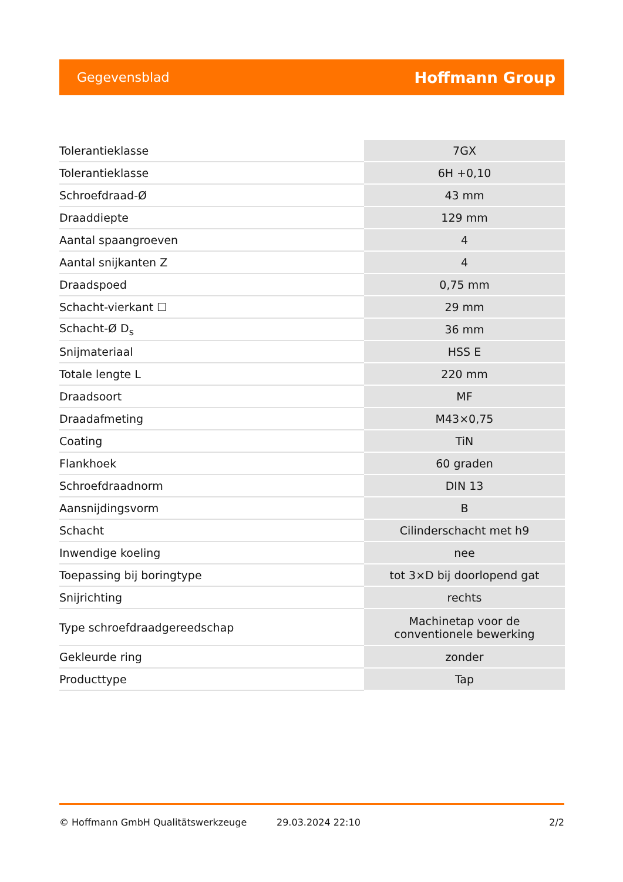Gegevensblad Hoffmann Group
| Tolerantieklasse | 7GX |
| Tolerantieklasse | 6H +0,10 |
| Schroefdraad-Ø | 43 mm |
| Draaddiepte | 129 mm |
| Aantal spaangroeven | 4 |
| Aantal snijkanten Z | 4 |
| Draadspoed | 0,75 mm |
| Schacht-vierkant ☐ | 29 mm |
| Schacht-Ø D<sub>s</sub> | 36 mm |
| Snijmateriaal | HSS E |
| Totale lengte L | 220 mm |
| Draadsoort | MF |
| Draadafmeting | M43×0,75 |
| Coating | TiN |
| Flankhoek | 60 graden |
| Schroefdraadnorm | DIN 13 |
| Aansnijdingsvorm | B |
| Schacht | Cilinderschacht met h9 |
| Inwendige koeling | nee |
| Toepassing bij boringtype | tot 3×D bij doorlopend gat |
| Snijrichting | rechts |
| Type schroefdraadgereedschap | Machinetap voor de conventionele bewerking |
| Gekleurde ring | zonder |
| Producttype | Tap |
© Hoffmann GmbH Qualitätswerkzeuge 29.03.2024 22:10 2/2